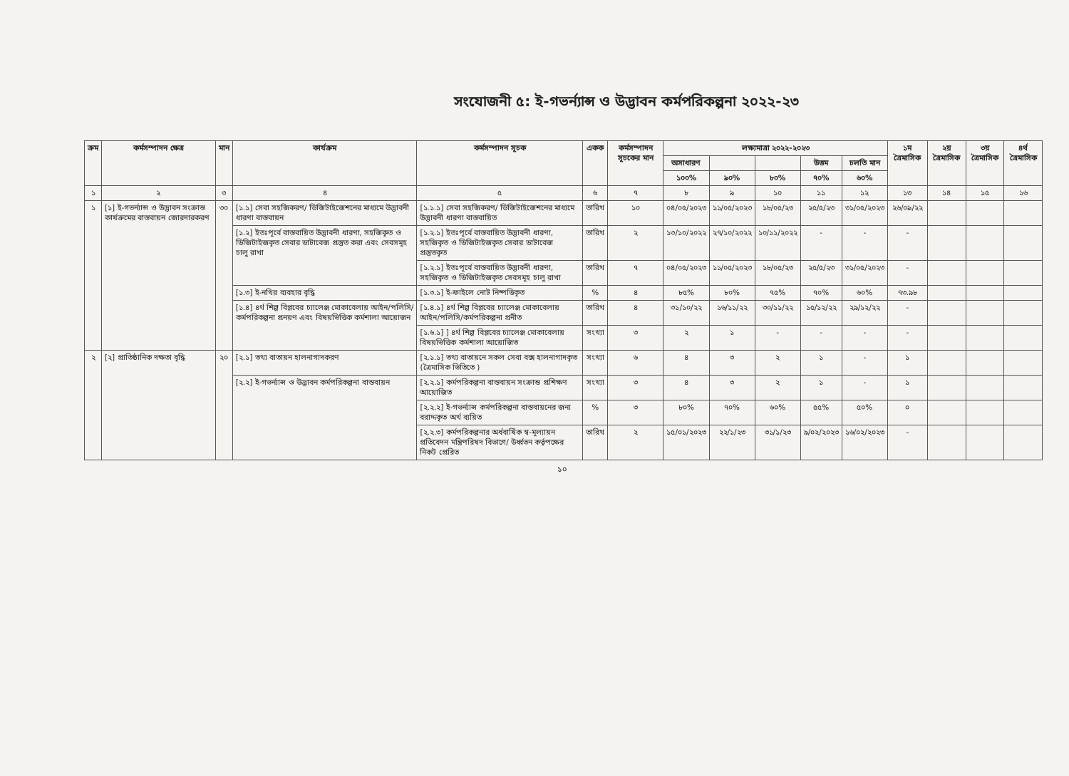সংযোজনী ৫: ই-গভর্ন্যান্স ও উদ্ভাবন কর্মপরিকল্পনা ২০২২-২৩
| ক্রম | কর্মসম্পাদন ক্ষেত্র | মান | কার্যক্রম | কর্মসম্পাদন সূচক | একক | কর্মসম্পাদন সূচকের মান | লক্ষ্যমাত্রা ২০২২-২০২৩ | | | | | ১ম ত্রৈমাসিক | ২য় ত্রৈমাসিক | ৩য় ত্রৈমাসিক | ৪র্থ ত্রৈমাসিক |
| --- | --- | --- | --- | --- | --- | --- | --- | --- | --- | --- | --- | --- | --- | --- | --- |
| | | | | | | | অসাধারণ | | | উত্তম | চলতি মান | | | | |
| | | | | | | | ১০০% | ৯০% | ৮০% | ৭০% | ৬০% | | | | |
| ১ | ২ | ৩ | ৪ | ৫ | ৬ | ৭ | ৮ | ৯ | ১০ | ১১ | ১২ | ১৩ | ১৪ | ১৫ | ১৬ |
| ১ | [১] ই-গভর্ন্যান্স ও উদ্ভাবন সংক্রান্ত কার্যক্রমের বাস্তবায়ন জোরদারকরণ | ৩০ | [১.১] সেবা সহজিকরণ/ ডিজিটাইজেশনের মাধ্যমে উদ্ভাবনী ধারণা বাস্তবায়ন | [১.১.১] সেবা সহজিকরণ/ ডিজিটাইজেশনের মাধ্যমে উদ্ভাবনী ধারণা বাস্তবায়িত | তারিখ | ১০ | ০৪/০৫/২০২৩ | ১১/০৫/২০২৩ | ১৮/০৫/২৩ | ২৫/৫/২৩ | ৩১/০৫/২০২৩ | ২৬/০৯/২২ | | | |
| | | | [১.২] ইতঃপূর্বে বাস্তবায়িত উদ্ভাবনী ধারণা, সহজিকৃত ও ডিজিটাইজকৃত সেবার ডাটাবেজ প্রস্তুত করা এবং সেবসমূহ চালু রাখা | [১.২.১] ইতঃপূর্বে বাস্তবায়িত উদ্ভাবনী ধারণা, সহজিকৃত ও ডিজিটাইজকৃত সেবার ডাটাবেজ প্রস্তুতকৃত | তারিখ | ২ | ১৩/১০/২০২২ | ২৭/১০/২০২২ | ১০/১১/২০২২ | - | - | - | | | |
| | | | | [১.২.১] ইতঃপূর্বে বাস্তবায়িত উদ্ভাবনী ধারণা, সহজিকৃত ও ডিজিটাইজকৃত সেবসমূহ চালু রাখা | তারিখ | ৭ | ০৪/০৫/২০২৩ | ১১/০৫/২০২৩ | ১৮/০৫/২৩ | ২৫/৫/২৩ | ৩১/০৫/২০২৩ | - | | | |
| | | | [১.৩] ই-নথির ব্যবহার বৃদ্ধি | [১.৩.১] ই-ফাইলে নোট নিষ্পত্তিকৃত | % | ৪ | ৮৫% | ৮০% | ৭৫% | ৭০% | ৬০% | ৭৩.৯৮ | | | |
| | | | [১.৪] ৪র্থ শিল্প বিপ্লবের চ্যালেঞ্জ মোকাবেলায় আইন/পলিসি/কর্মপরিকল্পনা প্রনয়ণ এবং বিষয়ভিত্তিক কর্মশালা আয়োজন | [১.৪.১] ৪র্থ শিল্প বিপ্লবের চ্যালেঞ্জ মোকাবেলায় আইন/পলিসি/কর্মপরিকল্পনা প্রনীত | তারিখ | ৪ | ৩১/১০/২২ | ১৬/১১/২২ | ৩০/১১/২২ | ১৫/১২/২২ | ২৯/১২/২২ | - | | | |
| | | | | [১.৬.১] ] ৪র্থ শিল্প বিপ্লবের চ্যালেঞ্জ মোকাবেলায় বিষয়ভিত্তিক কর্মশালা আয়োজিত | সংখ্যা | ৩ | ২ | ১ | - | - | - | - | | | |
| ২ | [২] প্রাতিষ্ঠানিক দক্ষতা বৃদ্ধি | ২০ | [২.১] তথ্য বাতায়ন হালনাগাদকরণ | [২.১.১] তথ্য বাতায়নে সকল সেবা বক্স হালনাগাদকৃত (ত্রৈমাসিক ভিতিতে ) | সংখ্যা | ৬ | ৪ | ৩ | ২ | ১ | - | ১ | | | |
| | | | [২.২] ই-গভর্ন্যান্স ও উদ্ভাবন কর্মপরিকল্পনা বাস্তবায়ন | [২.২.১] কর্মপরিকল্পনা বাস্তবায়ন সংক্রান্ত প্রশিক্ষণ আয়োজিত | সংখ্যা | ৩ | ৪ | ৩ | ২ | ১ | - | ১ | | | |
| | | | | [২.২.২] ই-গভর্ন্যান্স কর্মপরিকল্পনা বাস্তবায়নের জন্য বরাদ্দকৃত অর্থ ব্যয়িত | % | ৩ | ৮০% | ৭০% | ৬০% | ৫৫% | ৫০% | ০ | | | |
| | | | | [২.২.৩] কর্মপরিকল্পনার অর্ধবার্ষিক স্ব-মূল্যায়ন প্রতিবেদন মন্ত্রিপরিষদ বিভাগে/ উর্ধ্বতন কর্তৃপক্ষের নিকট প্রেরিত | তারিখ | ২ | ১৫/০১/২০২৩ | ২২/১/২৩ | ৩১/১/২৩ | ৯/০২/২০২৩ | ১৬/০২/২০২৩ | - | | | |
১০